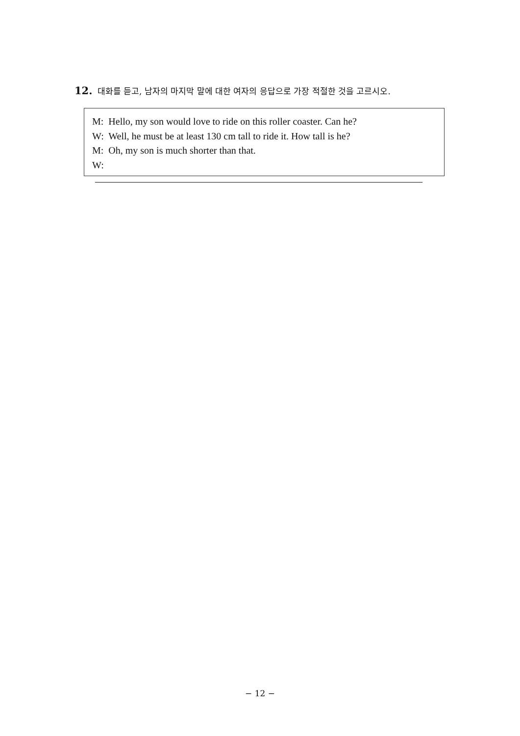12. 대화를 듣고, 남자의 마지막 말에 대한 여자의 응답으로 가장 적절한 것을 고르시오.
M: Hello, my son would love to ride on this roller coaster. Can he?
W: Well, he must be at least 130 cm tall to ride it. How tall is he?
M: Oh, my son is much shorter than that.
W:
− 12 −